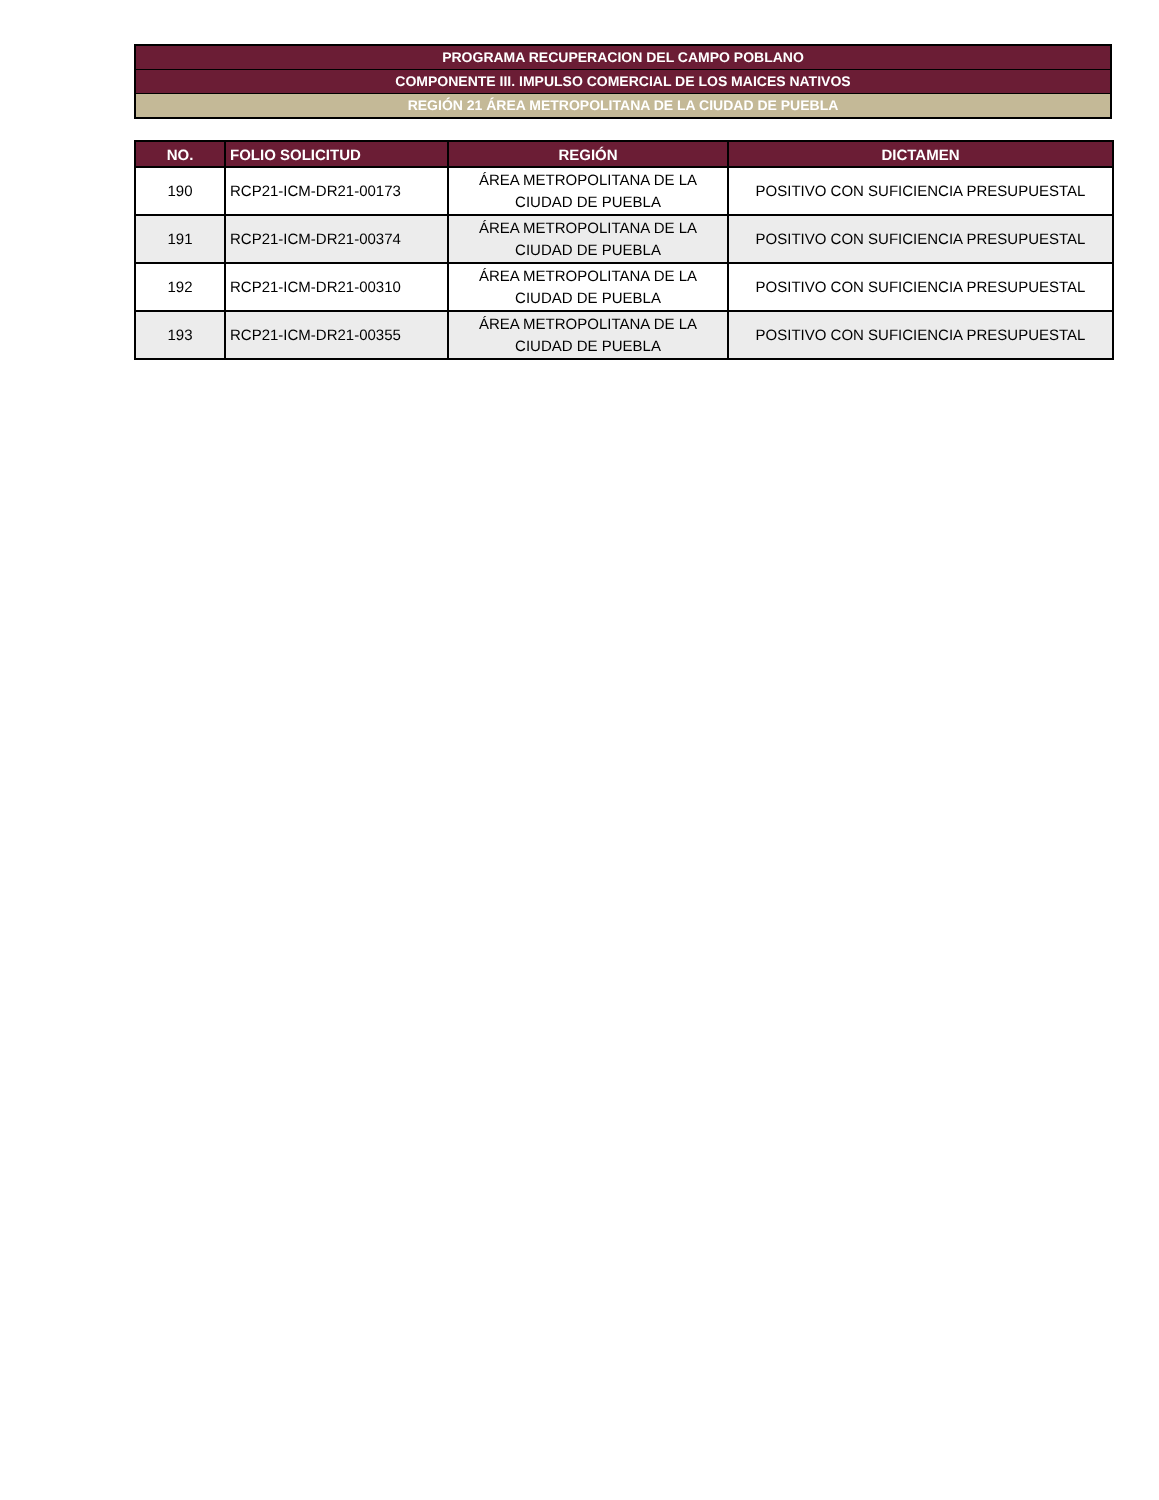PROGRAMA RECUPERACION DEL CAMPO POBLANO
COMPONENTE III. IMPULSO COMERCIAL DE LOS MAICES NATIVOS
REGIÓN 21 ÁREA METROPOLITANA DE LA CIUDAD DE PUEBLA
| NO. | FOLIO SOLICITUD | REGIÓN | DICTAMEN |
| --- | --- | --- | --- |
| 190 | RCP21-ICM-DR21-00173 | ÁREA METROPOLITANA DE LA CIUDAD DE PUEBLA | POSITIVO CON SUFICIENCIA PRESUPUESTAL |
| 191 | RCP21-ICM-DR21-00374 | ÁREA METROPOLITANA DE LA CIUDAD DE PUEBLA | POSITIVO CON SUFICIENCIA PRESUPUESTAL |
| 192 | RCP21-ICM-DR21-00310 | ÁREA METROPOLITANA DE LA CIUDAD DE PUEBLA | POSITIVO CON SUFICIENCIA PRESUPUESTAL |
| 193 | RCP21-ICM-DR21-00355 | ÁREA METROPOLITANA DE LA CIUDAD DE PUEBLA | POSITIVO CON SUFICIENCIA PRESUPUESTAL |